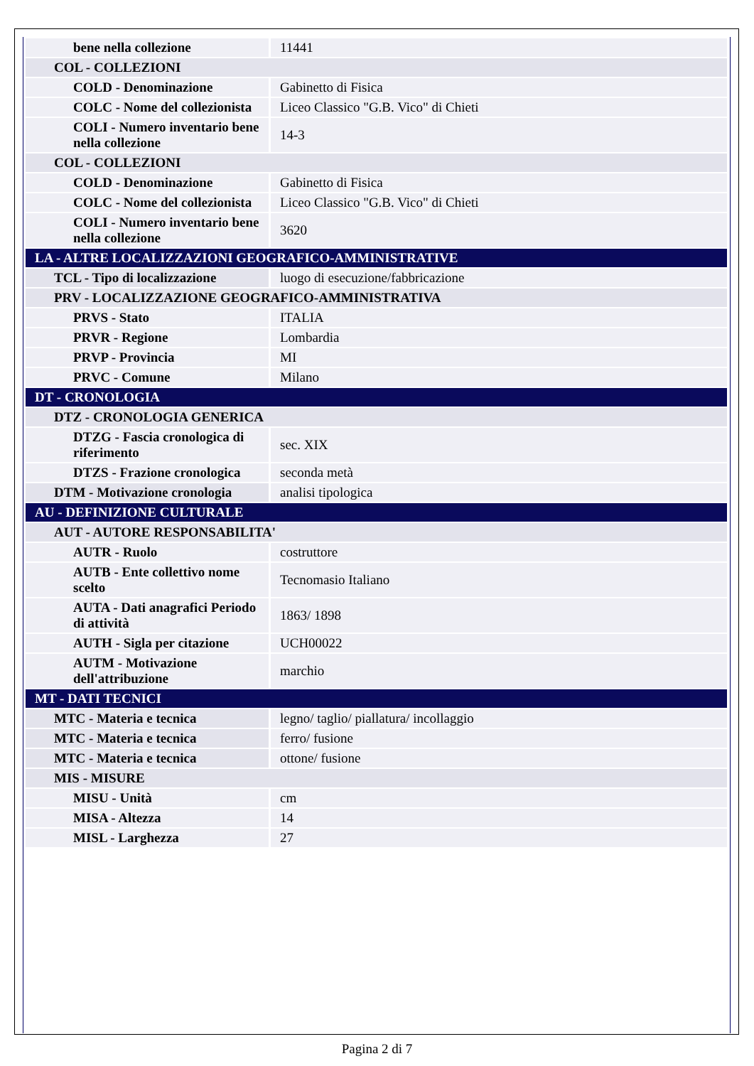| bene nella collezione | 11441 |
| COL - COLLEZIONI | |
| COLD - Denominazione | Gabinetto di Fisica |
| COLC - Nome del collezionista | Liceo Classico "G.B. Vico" di Chieti |
| COLI - Numero inventario bene nella collezione | 14-3 |
| COL - COLLEZIONI | |
| COLD - Denominazione | Gabinetto di Fisica |
| COLC - Nome del collezionista | Liceo Classico "G.B. Vico" di Chieti |
| COLI - Numero inventario bene nella collezione | 3620 |
| LA - ALTRE LOCALIZZAZIONI GEOGRAFICO-AMMINISTRATIVE | |
| TCL - Tipo di localizzazione | luogo di esecuzione/fabbricazione |
| PRV - LOCALIZZAZIONE GEOGRAFICO-AMMINISTRATIVA | |
| PRVS - Stato | ITALIA |
| PRVR - Regione | Lombardia |
| PRVP - Provincia | MI |
| PRVC - Comune | Milano |
| DT - CRONOLOGIA | |
| DTZ - CRONOLOGIA GENERICA | |
| DTZG - Fascia cronologica di riferimento | sec. XIX |
| DTZS - Frazione cronologica | seconda metà |
| DTM - Motivazione cronologia | analisi tipologica |
| AU - DEFINIZIONE CULTURALE | |
| AUT - AUTORE RESPONSABILITA' | |
| AUTR - Ruolo | costruttore |
| AUTB - Ente collettivo nome scelto | Tecnomasio Italiano |
| AUTA - Dati anagrafici Periodo di attività | 1863/ 1898 |
| AUTH - Sigla per citazione | UCH00022 |
| AUTM - Motivazione dell'attribuzione | marchio |
| MT - DATI TECNICI | |
| MTC - Materia e tecnica | legno/ taglio/ piallatura/ incollaggio |
| MTC - Materia e tecnica | ferro/ fusione |
| MTC - Materia e tecnica | ottone/ fusione |
| MIS - MISURE | |
| MISU - Unità | cm |
| MISA - Altezza | 14 |
| MISL - Larghezza | 27 |
Pagina 2 di 7